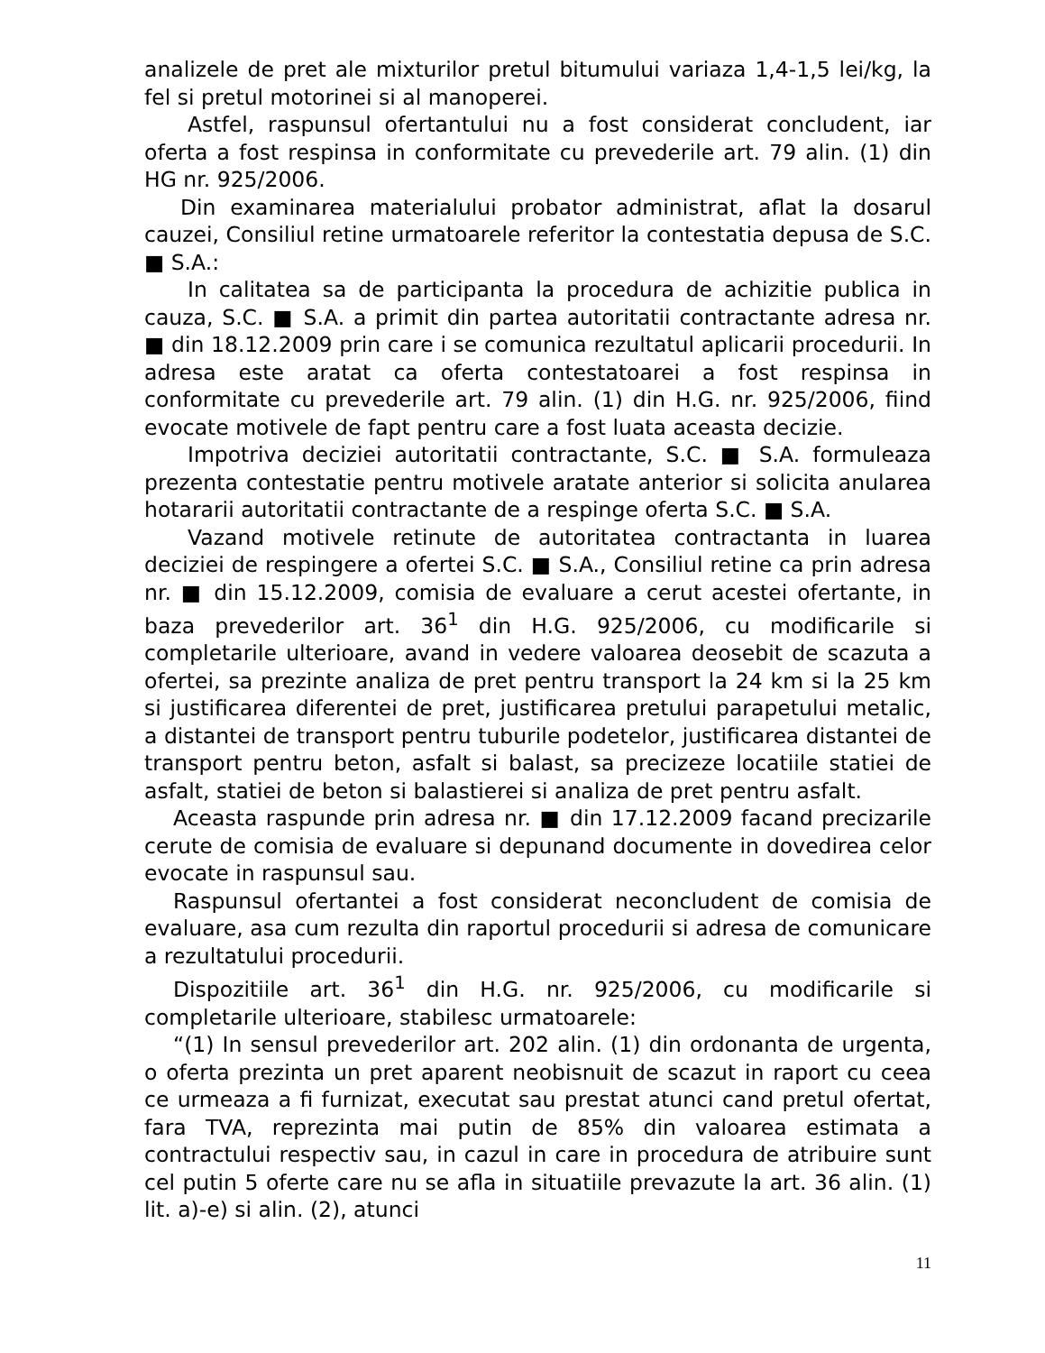analizele de pret ale mixturilor pretul bitumului variaza 1,4-1,5 lei/kg, la fel si pretul motorinei si al manoperei.
Astfel, raspunsul ofertantului nu a fost considerat concludent, iar oferta a fost respinsa in conformitate cu prevederile art. 79 alin. (1) din HG nr. 925/2006.
Din examinarea materialului probator administrat, aflat la dosarul cauzei, Consiliul retine urmatoarele referitor la contestatia depusa de S.C. ■ S.A.:
In calitatea sa de participanta la procedura de achizitie publica in cauza, S.C. ■ S.A. a primit din partea autoritatii contractante adresa nr. ■ din 18.12.2009 prin care i se comunica rezultatul aplicarii procedurii. In adresa este aratat ca oferta contestatoarei a fost respinsa in conformitate cu prevederile art. 79 alin. (1) din H.G. nr. 925/2006, fiind evocate motivele de fapt pentru care a fost luata aceasta decizie.
Impotriva deciziei autoritatii contractante, S.C. ■ S.A. formuleaza prezenta contestatie pentru motivele aratate anterior si solicita anularea hotararii autoritatii contractante de a respinge oferta S.C. ■ S.A.
Vazand motivele retinute de autoritatea contractanta in luarea deciziei de respingere a ofertei S.C. ■ S.A., Consiliul retine ca prin adresa nr. ■ din 15.12.2009, comisia de evaluare a cerut acestei ofertante, in baza prevederilor art. 36<sup>1</sup> din H.G. 925/2006, cu modificarile si completarile ulterioare, avand in vedere valoarea deosebit de scazuta a ofertei, sa prezinte analiza de pret pentru transport la 24 km si la 25 km si justificarea diferentei de pret, justificarea pretului parapetului metalic, a distantei de transport pentru tuburile podetelor, justificarea distantei de transport pentru beton, asfalt si balast, sa precizeze locatiile statiei de asfalt, statiei de beton si balastierei si analiza de pret pentru asfalt.
Aceasta raspunde prin adresa nr. ■ din 17.12.2009 facand precizarile cerute de comisia de evaluare si depunand documente in dovedirea celor evocate in raspunsul sau.
Raspunsul ofertantei a fost considerat neconcludent de comisia de evaluare, asa cum rezulta din raportul procedurii si adresa de comunicare a rezultatului procedurii.
Dispozitiile art. 36<sup>1</sup> din H.G. nr. 925/2006, cu modificarile si completarile ulterioare, stabilesc urmatoarele:
“(1) In sensul prevederilor art. 202 alin. (1) din ordonanta de urgenta, o oferta prezinta un pret aparent neobisnuit de scazut in raport cu ceea ce urmeaza a fi furnizat, executat sau prestat atunci cand pretul ofertat, fara TVA, reprezinta mai putin de 85% din valoarea estimata a contractului respectiv sau, in cazul in care in procedura de atribuire sunt cel putin 5 oferte care nu se afla in situatiile prevazute la art. 36 alin. (1) lit. a)-e) si alin. (2), atunci
11